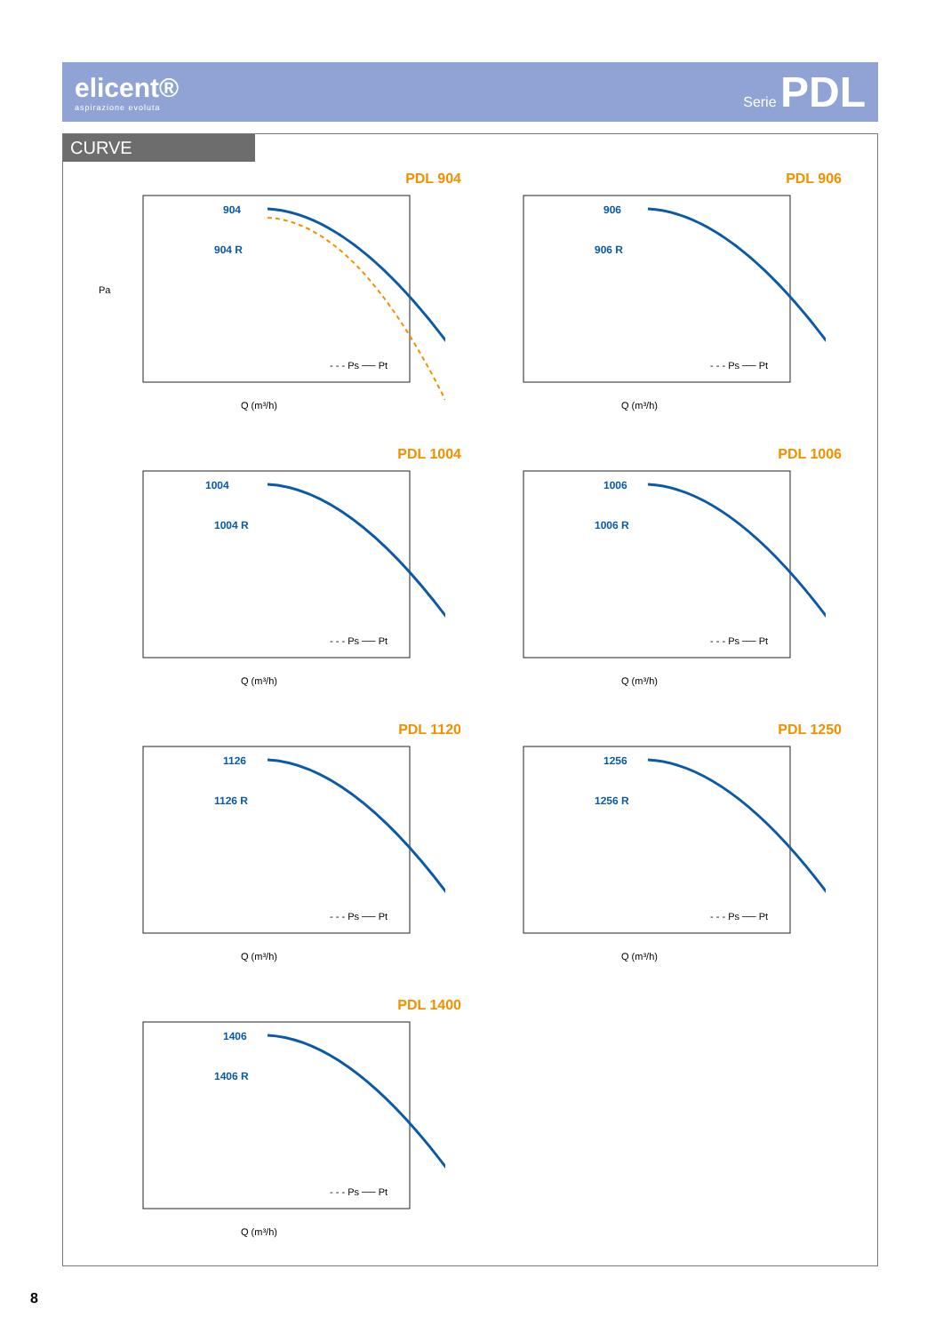elicent®
aspirazione evoluta
Serie PDL
CURVE
PDL 904
904
904 R
- - - Ps ── Pt
Pa
Q (m³/h)
PDL 906
906
906 R
- - - Ps ── Pt
Q (m³/h)
PDL 1004
1004
1004 R
- - - Ps ── Pt
Q (m³/h)
PDL 1006
1006
1006 R
- - - Ps ── Pt
Q (m³/h)
PDL 1120
1126
1126 R
- - - Ps ── Pt
Q (m³/h)
PDL 1250
1256
1256 R
- - - Ps ── Pt
Q (m³/h)
PDL 1400
1406
1406 R
- - - Ps ── Pt
Q (m³/h)
8